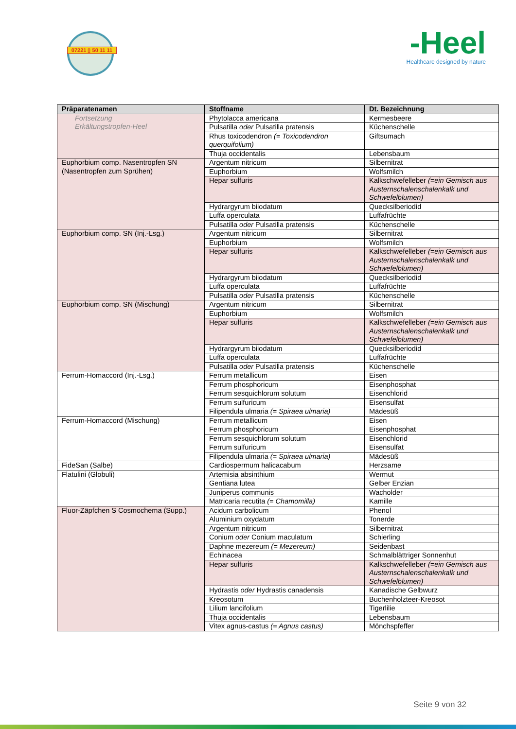07221 ▯ 50 11 11
-Heel
Healthcare designed by nature
| Präparatenamen | Stoffname | Dt. Bezeichnung |
| --- | --- | --- |
| Fortsetzung Erkältungstropfen-Heel | Phytolacca americana | Kermesbeere |
| | Pulsatilla oder Pulsatilla pratensis | Küchenschelle |
| | Rhus toxicodendron (= Toxicodendron querquifolium) | Giftsumach |
| | Thuja occidentalis | Lebensbaum |
| Euphorbium comp. Nasentropfen SN (Nasentropfen zum Sprühen) | Argentum nitricum | Silbernitrat |
| | Euphorbium | Wolfsmilch |
| | Hepar sulfuris | Kalkschwefelleber (=ein Gemisch aus Austernschalenschalenkalk und Schwefelblumen) |
| | Hydrargyrum biiodatum | Quecksilberiodid |
| | Luffa operculata | Luffafrüchte |
| | Pulsatilla oder Pulsatilla pratensis | Küchenschelle |
| Euphorbium comp. SN (Inj.-Lsg.) | Argentum nitricum | Silbernitrat |
| | Euphorbium | Wolfsmilch |
| | Hepar sulfuris | Kalkschwefelleber (=ein Gemisch aus Austernschalenschalenkalk und Schwefelblumen) |
| | Hydrargyrum biiodatum | Quecksilberiodid |
| | Luffa operculata | Luffafrüchte |
| | Pulsatilla oder Pulsatilla pratensis | Küchenschelle |
| Euphorbium comp. SN (Mischung) | Argentum nitricum | Silbernitrat |
| | Euphorbium | Wolfsmilch |
| | Hepar sulfuris | Kalkschwefelleber (=ein Gemisch aus Austernschalenschalenkalk und Schwefelblumen) |
| | Hydrargyrum biiodatum | Quecksilberiodid |
| | Luffa operculata | Luffafrüchte |
| | Pulsatilla oder Pulsatilla pratensis | Küchenschelle |
| Ferrum-Homaccord (Inj.-Lsg.) | Ferrum metallicum | Eisen |
| | Ferrum phosphoricum | Eisenphosphat |
| | Ferrum sesquichlorum solutum | Eisenchlorid |
| | Ferrum sulfuricum | Eisensulfat |
| | Filipendula ulmaria (= Spiraea ulmaria) | Mädesüß |
| Ferrum-Homaccord (Mischung) | Ferrum metallicum | Eisen |
| | Ferrum phosphoricum | Eisenphosphat |
| | Ferrum sesquichlorum solutum | Eisenchlorid |
| | Ferrum sulfuricum | Eisensulfat |
| | Filipendula ulmaria (= Spiraea ulmaria) | Mädesüß |
| FideSan (Salbe) | Cardiospermum halicacabum | Herzsame |
| Flatulini (Globuli) | Artemisia absinthium | Wermut |
| | Gentiana lutea | Gelber Enzian |
| | Juniperus communis | Wacholder |
| | Matricaria recutita (= Chamomilla) | Kamille |
| Fluor-Zäpfchen S Cosmochema (Supp.) | Acidum carbolicum | Phenol |
| | Aluminium oxydatum | Tonerde |
| | Argentum nitricum | Silbernitrat |
| | Conium oder Conium maculatum | Schierling |
| | Daphne mezereum (= Mezereum) | Seidenbast |
| | Echinacea | Schmalblättriger Sonnenhut |
| | Hepar sulfuris | Kalkschwefelleber (=ein Gemisch aus Austernschalenschalenkalk und Schwefelblumen) |
| | Hydrastis oder Hydrastis canadensis | Kanadische Gelbwurz |
| | Kreosotum | Buchenholzteer-Kreosot |
| | Lilium lancifolium | Tigerlilie |
| | Thuja occidentalis | Lebensbaum |
| | Vitex agnus-castus (= Agnus castus) | Mönchspfeffer |
Seite 9 von 32